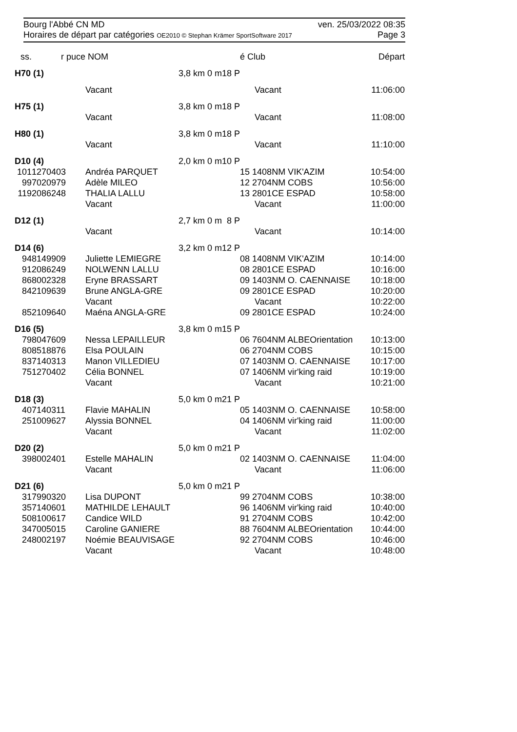Bourg l'Abbé CN MD ven. 25/03/2022 08:35
Horaires de départ par catégories OE2010 © Stephan Krämer SportSoftware 2017 Page 3
| ss. | r puce | NOM | | | é Club | Départ |
| --- | --- | --- | --- | --- | --- | --- |
| H70 (1) | | | 3,8 km 0 m | 18 P | | |
| | | Vacant | | | Vacant | 11:06:00 |
| H75 (1) | | | 3,8 km 0 m | 18 P | | |
| | | Vacant | | | Vacant | 11:08:00 |
| H80 (1) | | | 3,8 km 0 m | 18 P | | |
| | | Vacant | | | Vacant | 11:10:00 |
| D10 (4) | | | 2,0 km 0 m | 10 P | | |
| 101 | 1270403 | Andréa PARQUET | | | 15 1408NM VIK'AZIM | 10:54:00 |
| 99 | 7020979 | Adèle MILEO | | | 12 2704NM COBS | 10:56:00 |
| 119 | 2086248 | THALIA LALLU | | | 13 2801CE ESPAD | 10:58:00 |
| | | Vacant | | | Vacant | 11:00:00 |
| D12 (1) | | | 2,7 km 0 m | 8 P | | |
| | | Vacant | | | Vacant | 10:14:00 |
| D14 (6) | | | 3,2 km 0 m | 12 P | | |
| 94 | 8149909 | Juliette LEMIEGRE | | | 08 1408NM VIK'AZIM | 10:14:00 |
| 91 | 2086249 | NOLWENN LALLU | | | 08 2801CE ESPAD | 10:16:00 |
| 86 | 8002328 | Eryne BRASSART | | | 09 1403NM O. CAENNAISE | 10:18:00 |
| 84 | 2109639 | Brune ANGLA-GRE | | | 09 2801CE ESPAD | 10:20:00 |
| | | Vacant | | | Vacant | 10:22:00 |
| 85 | 2109640 | Maéna ANGLA-GRE | | | 09 2801CE ESPAD | 10:24:00 |
| D16 (5) | | | 3,8 km 0 m | 15 P | | |
| 79 | 8047609 | Nessa LEPAILLEUR | | | 06 7604NM ALBEOrientation | 10:13:00 |
| 80 | 8518876 | Elsa POULAIN | | | 06 2704NM COBS | 10:15:00 |
| 83 | 7140313 | Manon VILLEDIEU | | | 07 1403NM O. CAENNAISE | 10:17:00 |
| 75 | 1270402 | Célia BONNEL | | | 07 1406NM vir'king raid | 10:19:00 |
| | | Vacant | | | Vacant | 10:21:00 |
| D18 (3) | | | 5,0 km 0 m | 21 P | | |
| 40 | 7140311 | Flavie MAHALIN | | | 05 1403NM O. CAENNAISE | 10:58:00 |
| 25 | 1009627 | Alyssia BONNEL | | | 04 1406NM vir'king raid | 11:00:00 |
| | | Vacant | | | Vacant | 11:02:00 |
| D20 (2) | | | 5,0 km 0 m | 21 P | | |
| 39 | 8002401 | Estelle MAHALIN | | | 02 1403NM O. CAENNAISE | 11:04:00 |
| | | Vacant | | | Vacant | 11:06:00 |
| D21 (6) | | | 5,0 km 0 m | 21 P | | |
| 31 | 7990320 | Lisa DUPONT | | | 99 2704NM COBS | 10:38:00 |
| 35 | 7140601 | MATHILDE LEHAULT | | | 96 1406NM vir'king raid | 10:40:00 |
| 50 | 8100617 | Candice WILD | | | 91 2704NM COBS | 10:42:00 |
| 34 | 7005015 | Caroline GANIERE | | | 88 7604NM ALBEOrientation | 10:44:00 |
| 24 | 8002197 | Noémie BEAUVISAGE | | | 92 2704NM COBS | 10:46:00 |
| | | Vacant | | | Vacant | 10:48:00 |